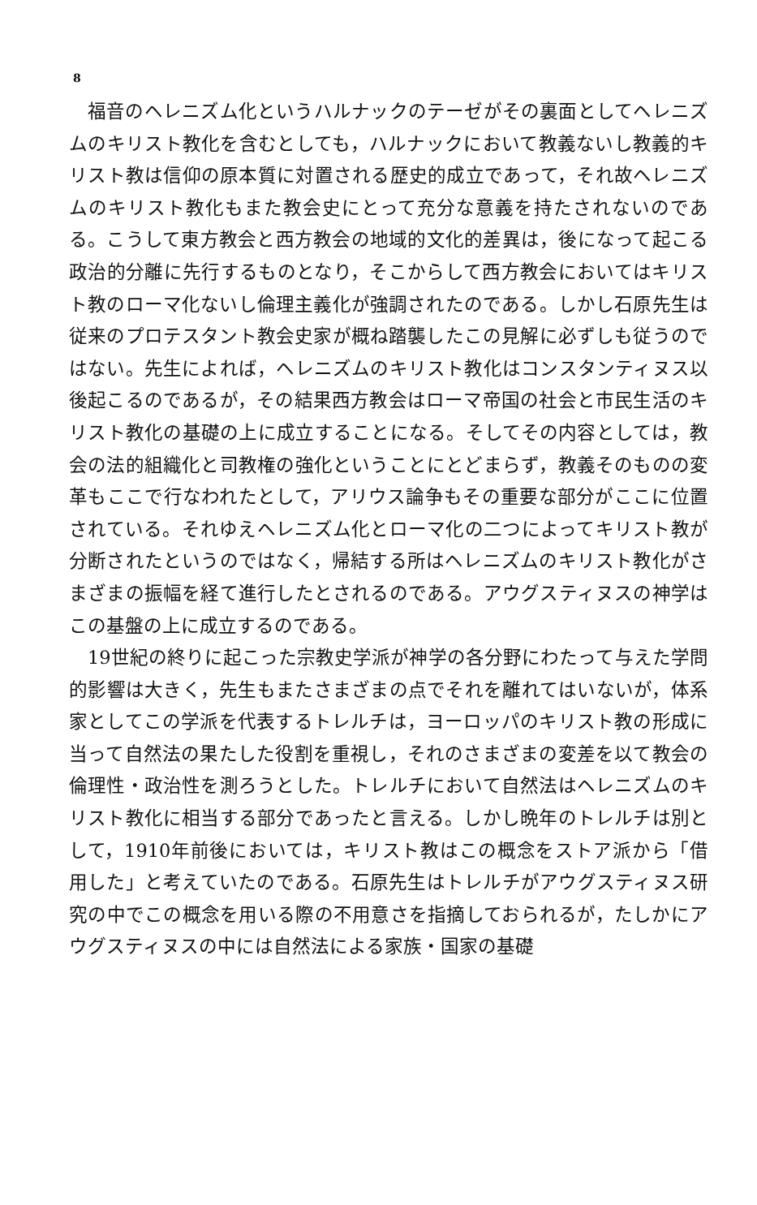8
福音のヘレニズム化というハルナックのテーゼがその裏面としてヘレニズムのキリスト教化を含むとしても，ハルナックにおいて教義ないし教義的キリスト教は信仰の原本質に対置される歴史的成立であって，それ故ヘレニズムのキリスト教化もまた教会史にとって充分な意義を持たされないのである。こうして東方教会と西方教会の地域的文化的差異は，後になって起こる政治的分離に先行するものとなり，そこからして西方教会においてはキリスト教のローマ化ないし倫理主義化が強調されたのである。しかし石原先生は従来のプロテスタント教会史家が概ね踏襲したこの見解に必ずしも従うのではない。先生によれば，ヘレニズムのキリスト教化はコンスタンティヌス以後起こるのであるが，その結果西方教会はローマ帝国の社会と市民生活のキリスト教化の基礎の上に成立することになる。そしてその内容としては，教会の法的組織化と司教権の強化ということにとどまらず，教義そのものの変革もここで行なわれたとして，アリウス論争もその重要な部分がここに位置されている。それゆえヘレニズム化とローマ化の二つによってキリスト教が分断されたというのではなく，帰結する所はヘレニズムのキリスト教化がさまざまの振幅を経て進行したとされるのである。アウグスティヌスの神学はこの基盤の上に成立するのである。
19世紀の終りに起こった宗教史学派が神学の各分野にわたって与えた学問的影響は大きく，先生もまたさまざまの点でそれを離れてはいないが，体系家としてこの学派を代表するトレルチは，ヨーロッパのキリスト教の形成に当って自然法の果たした役割を重視し，それのさまざまの変差を以て教会の倫理性・政治性を測ろうとした。トレルチにおいて自然法はヘレニズムのキリスト教化に相当する部分であったと言える。しかし晩年のトレルチは別として，1910年前後においては，キリスト教はこの概念をストア派から「借用した」と考えていたのである。石原先生はトレルチがアウグスティヌス研究の中でこの概念を用いる際の不用意さを指摘しておられるが，たしかにアウグスティヌスの中には自然法による家族・国家の基礎